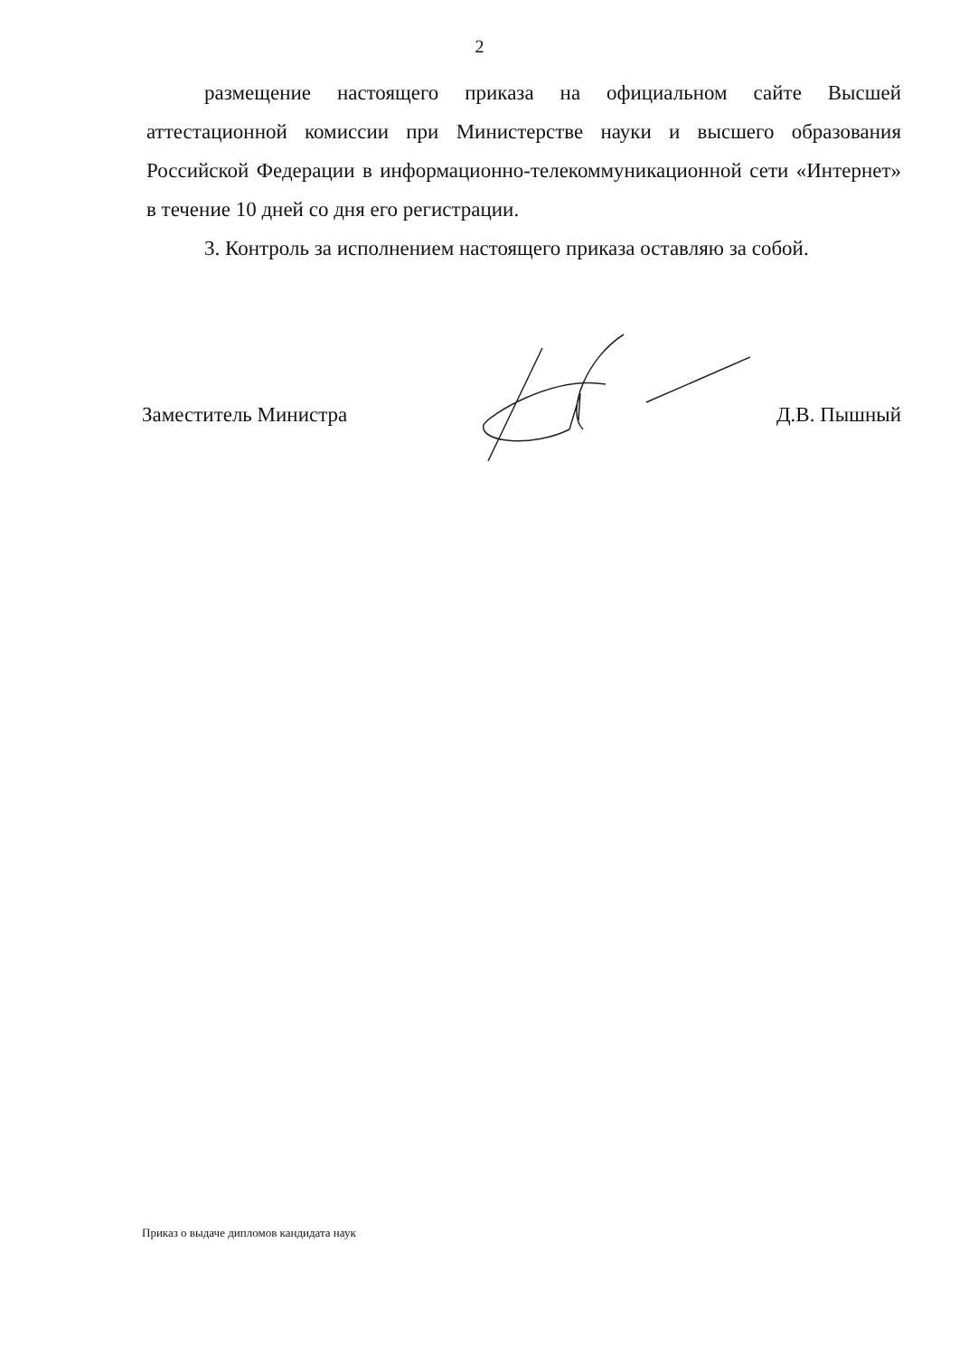2
размещение настоящего приказа на официальном сайте Высшей аттестационной комиссии при Министерстве науки и высшего образования Российской Федерации в информационно-телекоммуникационной сети «Интернет» в течение 10 дней со дня его регистрации.
3. Контроль за исполнением настоящего приказа оставляю за собой.
Заместитель Министра Д.В. Пышный
Приказ о выдаче дипломов кандидата наук